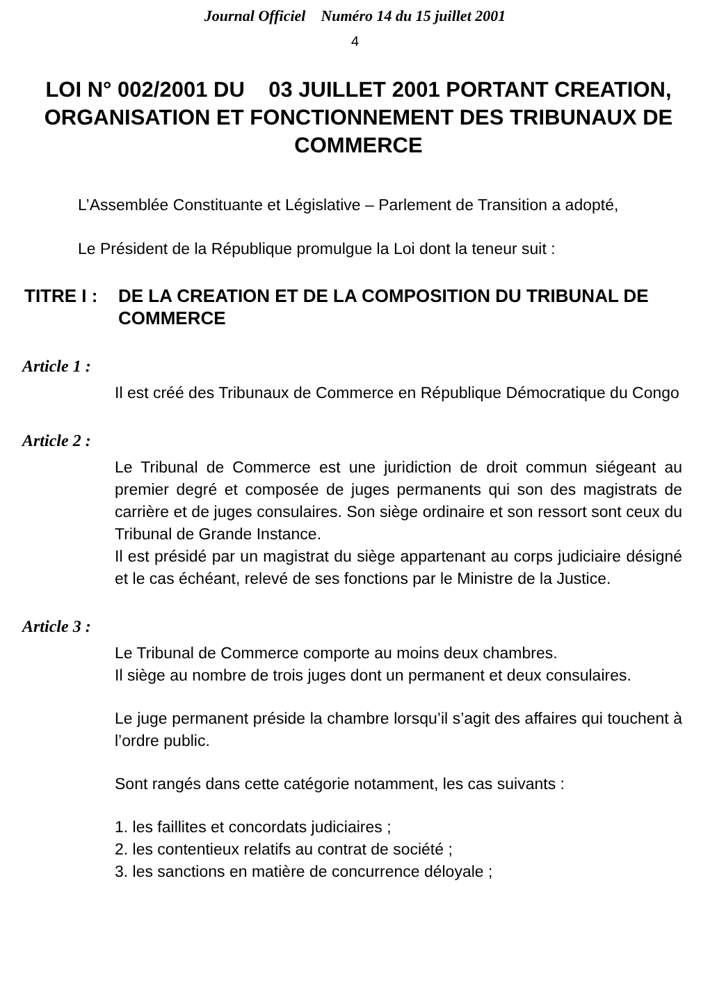Journal Officiel Numéro 14 du 15 juillet 2001
4
LOI N° 002/2001 DU 03 JUILLET 2001 PORTANT CREATION, ORGANISATION ET FONCTIONNEMENT DES TRIBUNAUX DE COMMERCE
L’Assemblée Constituante et Législative – Parlement de Transition a adopté,
Le Président de la République promulgue la Loi dont la teneur suit :
TITRE I : DE LA CREATION ET DE LA COMPOSITION DU TRIBUNAL DE COMMERCE
Article 1 :
Il est créé des Tribunaux de Commerce en République Démocratique du Congo
Article 2 :
Le Tribunal de Commerce est une juridiction de droit commun siégeant au premier degré et composée de juges permanents qui son des magistrats de carrière et de juges consulaires. Son siège ordinaire et son ressort sont ceux du Tribunal de Grande Instance.
Il est présidé par un magistrat du siège appartenant au corps judiciaire désigné et le cas échéant, relevé de ses fonctions par le Ministre de la Justice.
Article 3 :
Le Tribunal de Commerce comporte au moins deux chambres.
Il siège au nombre de trois juges dont un permanent et deux consulaires.
Le juge permanent préside la chambre lorsqu’il s’agit des affaires qui touchent à l’ordre public.
Sont rangés dans cette catégorie notamment, les cas suivants :
1. les faillites et concordats judiciaires ;
2. les contentieux relatifs au contrat de société ;
3. les sanctions en matière de concurrence déloyale ;